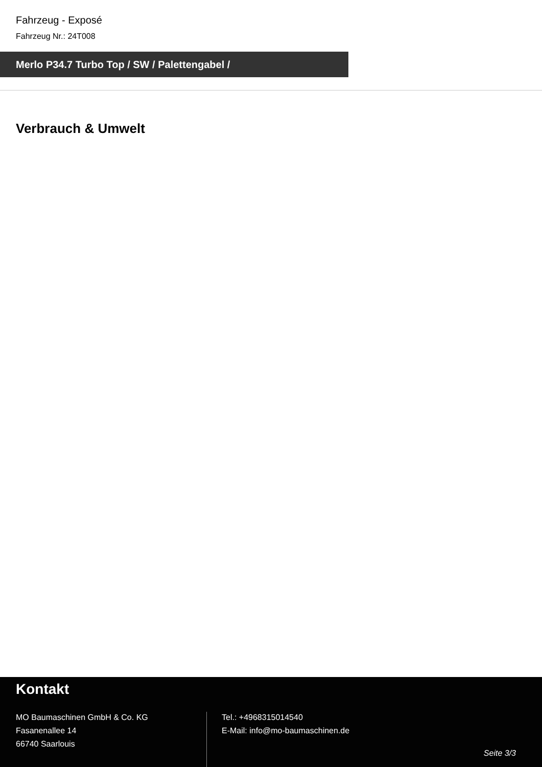Fahrzeug - Exposé
Fahrzeug Nr.: 24T008
Merlo P34.7 Turbo Top / SW / Palettengabel /
Verbrauch & Umwelt
Kontakt
MO Baumaschinen GmbH & Co. KG
Fasanenallee 14
66740 Saarlouis
Tel.: +4968315014540
E-Mail: info@mo-baumaschinen.de
Seite 3/3